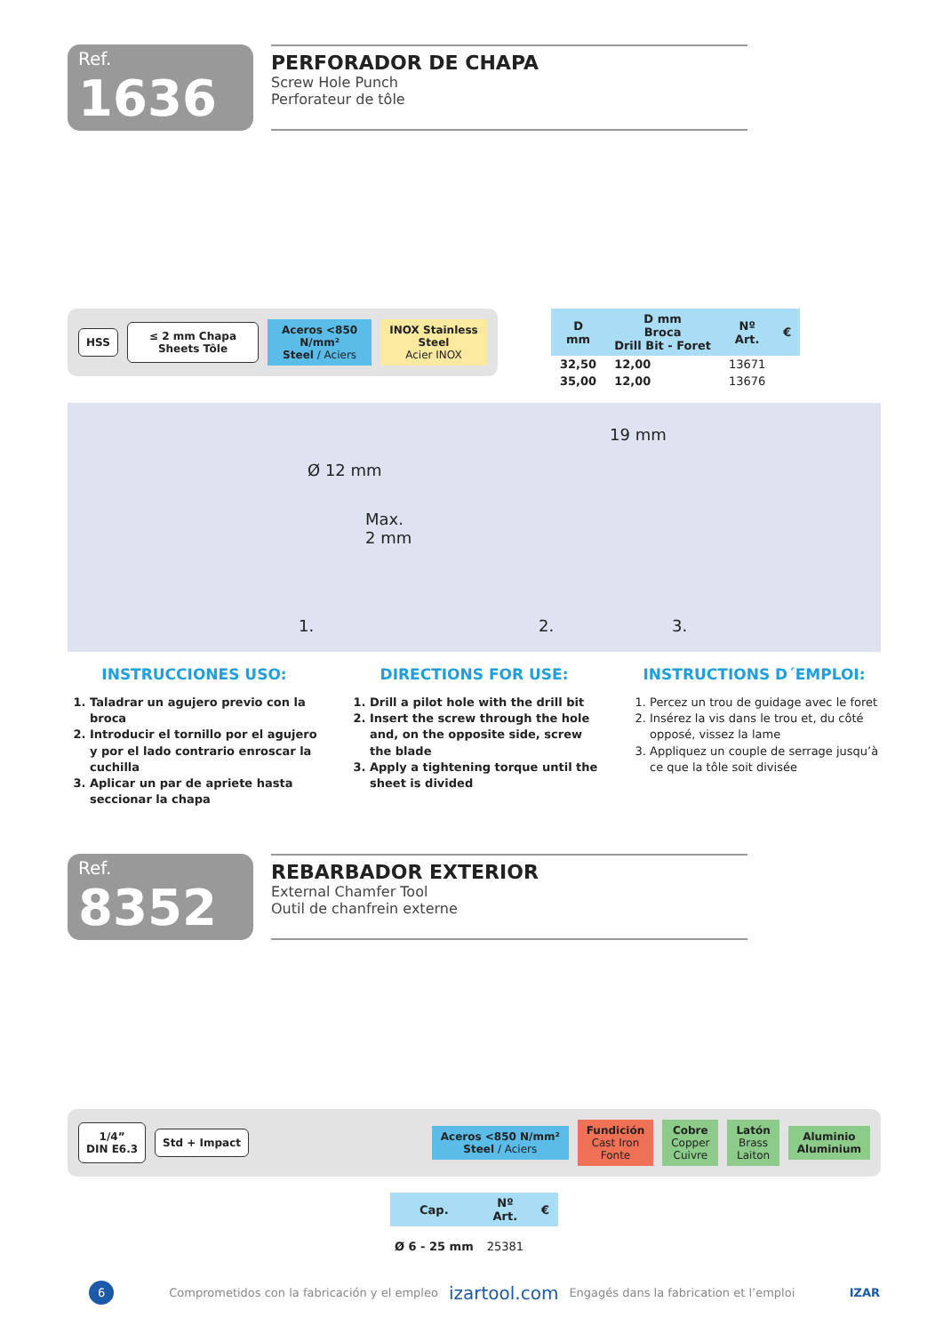Ref. 1636
PERFORADOR DE CHAPA
Screw Hole Punch
Perforateur de tôle
HSS ≤ 2 mm Chapa Sheets Tôle
Aceros <850 N/mm²
Steel / Aciers
INOX Stainless Steel
Acier INOX
| D mm | D mm Broca Drill Bit - Foret | Nº Art. | € |
| --- | --- | --- | --- |
| 32,50 | 12,00 | 13671 | |
| 35,00 | 12,00 | 13676 | |
Ø 12 mm
Max.
2 mm
19 mm
1. 2. 3.
INSTRUCCIONES USO:
1. Taladrar un agujero previo con la broca
2. Introducir el tornillo por el agujero y por el lado contrario enroscar la cuchilla
3. Aplicar un par de apriete hasta seccionar la chapa
DIRECTIONS FOR USE:
1. Drill a pilot hole with the drill bit
2. Insert the screw through the hole and, on the opposite side, screw the blade
3. Apply a tightening torque until the sheet is divided
INSTRUCTIONS D´EMPLOI:
1. Percez un trou de guidage avec le foret
2. Insérez la vis dans le trou et, du côté opposé, vissez la lame
3. Appliquez un couple de serrage jusqu’à ce que la tôle soit divisée
Ref. 8352
REBARBADOR EXTERIOR
External Chamfer Tool
Outil de chanfrein externe
1/4”
DIN E6.3
Std + Impact
Aceros <850 N/mm²
Steel / Aciers
Fundición
Cast Iron
Fonte
Cobre
Copper
Cuivre
Latón
Brass
Laiton
Aluminio
Aluminium
| Cap. | Nº Art. | € |
| --- | --- | --- |
| Ø 6 - 25 mm | 25381 | |
6 Comprometidos con la fabricación y el empleo izartool.com Engagés dans la fabrication et l’emploi IZAR